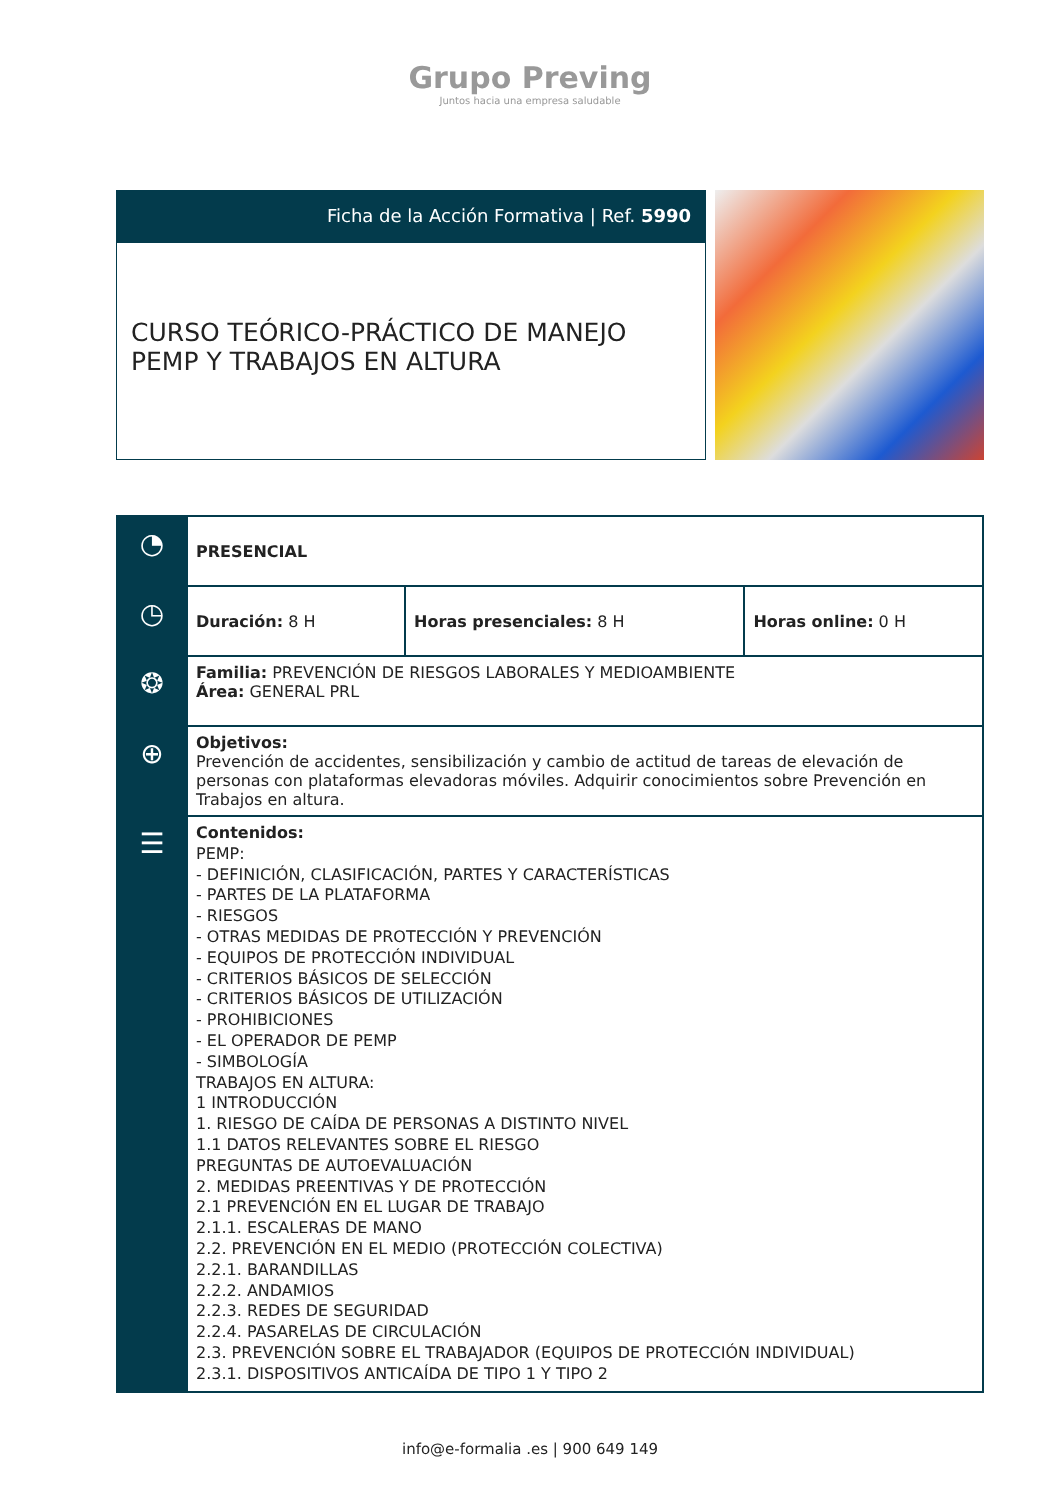Grupo Preving
Juntos hacia una empresa saludable
Ficha de la Acción Formativa | Ref. 5990
CURSO TEÓRICO-PRÁCTICO DE MANEJO PEMP Y TRABAJOS EN ALTURA
| ◔ | PRESENCIAL | | |
| ◷ | Duración: 8 H | Horas presenciales: 8 H | Horas online: 0 H |
| ❂ | Familia: PREVENCIÓN DE RIESGOS LABORALES Y MEDIOAMBIENTE Área: GENERAL PRL | | |
| ⊕ | Objetivos: Prevención de accidentes, sensibilización y cambio de actitud de tareas de elevación de personas con plataformas elevadoras móviles. Adquirir conocimientos sobre Prevención en Trabajos en altura. | | |
| ☰ | Contenidos: PEMP: - DEFINICIÓN, CLASIFICACIÓN, PARTES Y CARACTERÍSTICAS - PARTES DE LA PLATAFORMA - RIESGOS - OTRAS MEDIDAS DE PROTECCIÓN Y PREVENCIÓN - EQUIPOS DE PROTECCIÓN INDIVIDUAL - CRITERIOS BÁSICOS DE SELECCIÓN - CRITERIOS BÁSICOS DE UTILIZACIÓN - PROHIBICIONES - EL OPERADOR DE PEMP - SIMBOLOGÍA TRABAJOS EN ALTURA: 1 INTRODUCCIÓN 1. RIESGO DE CAÍDA DE PERSONAS A DISTINTO NIVEL 1.1 DATOS RELEVANTES SOBRE EL RIESGO PREGUNTAS DE AUTOEVALUACIÓN 2. MEDIDAS PREENTIVAS Y DE PROTECCIÓN 2.1 PREVENCIÓN EN EL LUGAR DE TRABAJO 2.1.1. ESCALERAS DE MANO 2.2. PREVENCIÓN EN EL MEDIO (PROTECCIÓN COLECTIVA) 2.2.1. BARANDILLAS 2.2.2. ANDAMIOS 2.2.3. REDES DE SEGURIDAD 2.2.4. PASARELAS DE CIRCULACIÓN 2.3. PREVENCIÓN SOBRE EL TRABAJADOR (EQUIPOS DE PROTECCIÓN INDIVIDUAL) 2.3.1. DISPOSITIVOS ANTICAÍDA DE TIPO 1 Y TIPO 2 | | |
info@e-formalia .es | 900 649 149